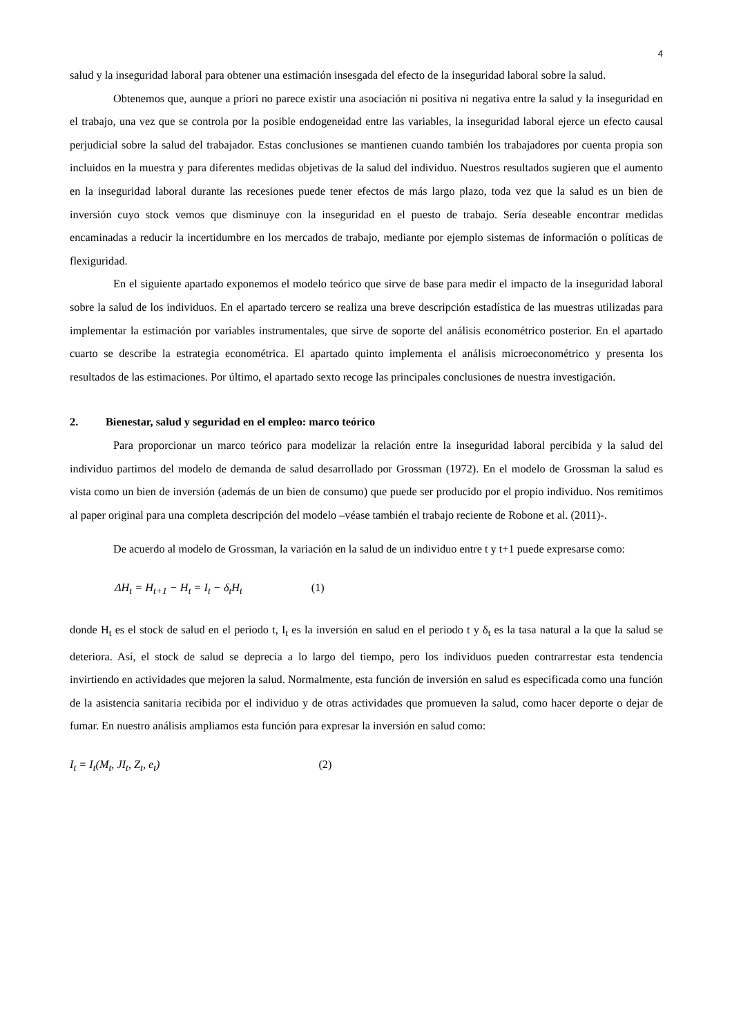4
salud y la inseguridad laboral para obtener una estimación insesgada del efecto de la inseguridad laboral sobre la salud.
Obtenemos que, aunque a priori no parece existir una asociación ni positiva ni negativa entre la salud y la inseguridad en el trabajo, una vez que se controla por la posible endogeneidad entre las variables, la inseguridad laboral ejerce un efecto causal perjudicial sobre la salud del trabajador. Estas conclusiones se mantienen cuando también los trabajadores por cuenta propia son incluidos en la muestra y para diferentes medidas objetivas de la salud del individuo. Nuestros resultados sugieren que el aumento en la inseguridad laboral durante las recesiones puede tener efectos de más largo plazo, toda vez que la salud es un bien de inversión cuyo stock vemos que disminuye con la inseguridad en el puesto de trabajo. Sería deseable encontrar medidas encaminadas a reducir la incertidumbre en los mercados de trabajo, mediante por ejemplo sistemas de información o políticas de flexiguridad.
En el siguiente apartado exponemos el modelo teórico que sirve de base para medir el impacto de la inseguridad laboral sobre la salud de los individuos. En el apartado tercero se realiza una breve descripción estadística de las muestras utilizadas para implementar la estimación por variables instrumentales, que sirve de soporte del análisis econométrico posterior. En el apartado cuarto se describe la estrategia econométrica. El apartado quinto implementa el análisis microeconométrico y presenta los resultados de las estimaciones. Por último, el apartado sexto recoge las principales conclusiones de nuestra investigación.
2. Bienestar, salud y seguridad en el empleo: marco teórico
Para proporcionar un marco teórico para modelizar la relación entre la inseguridad laboral percibida y la salud del individuo partimos del modelo de demanda de salud desarrollado por Grossman (1972). En el modelo de Grossman la salud es vista como un bien de inversión (además de un bien de consumo) que puede ser producido por el propio individuo. Nos remitimos al paper original para una completa descripción del modelo –véase también el trabajo reciente de Robone et al. (2011)-.
De acuerdo al modelo de Grossman, la variación en la salud de un individuo entre t y t+1 puede expresarse como:
ΔH<sub>t</sub> = H<sub>t+1</sub> − H<sub>t</sub> = I<sub>t</sub> − δ<sub>t</sub>H<sub>t</sub> (1)
donde H<sub>t</sub> es el stock de salud en el periodo t, I<sub>t</sub> es la inversión en salud en el periodo t y δ<sub>t</sub> es la tasa natural a la que la salud se deteriora. Así, el stock de salud se deprecia a lo largo del tiempo, pero los individuos pueden contrarrestar esta tendencia invirtiendo en actividades que mejoren la salud. Normalmente, esta función de inversión en salud es especificada como una función de la asistencia sanitaria recibida por el individuo y de otras actividades que promueven la salud, como hacer deporte o dejar de fumar. En nuestro análisis ampliamos esta función para expresar la inversión en salud como:
I<sub>t</sub> = I<sub>t</sub>(M<sub>t</sub>, JI<sub>t</sub>, Z<sub>t</sub>, e<sub>t</sub>) (2)